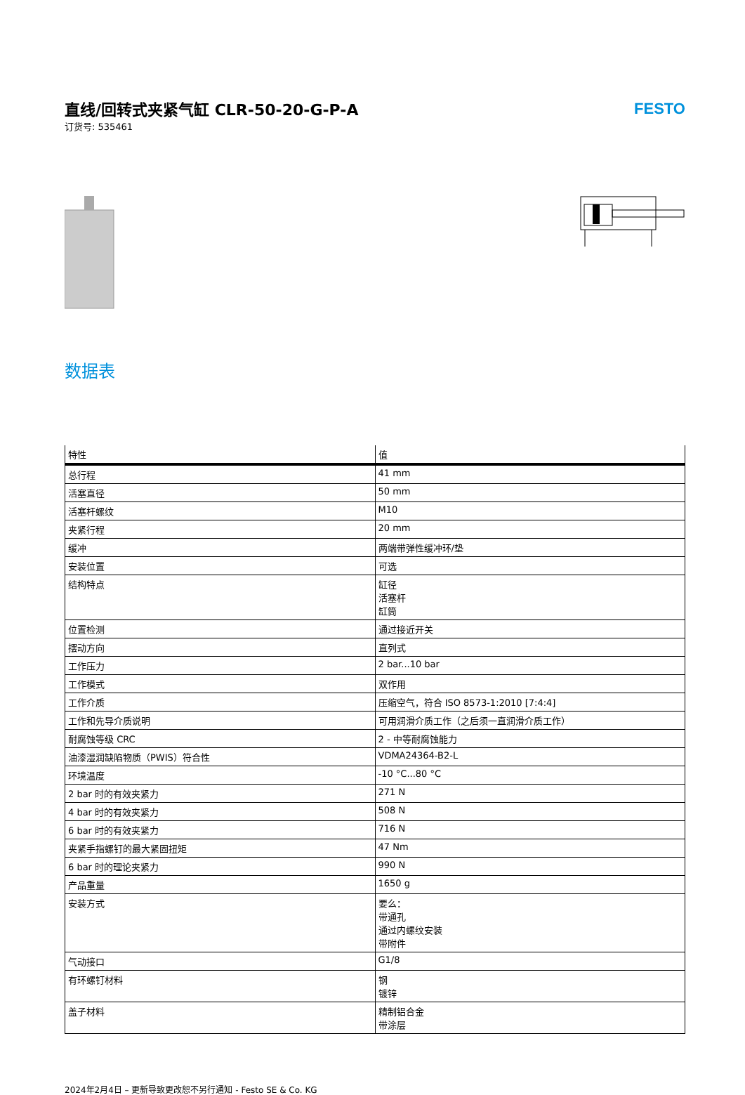直线/回转式夹紧气缸 CLR-50-20-G-P-A
订货号: 535461
FESTO
数据表
| 特性 | 值 |
| --- | --- |
| 总行程 | 41 mm |
| 活塞直径 | 50 mm |
| 活塞杆螺纹 | M10 |
| 夹紧行程 | 20 mm |
| 缓冲 | 两端带弹性缓冲环/垫 |
| 安装位置 | 可选 |
| 结构特点 | 缸径 活塞杆 缸筒 |
| 位置检测 | 通过接近开关 |
| 摆动方向 | 直列式 |
| 工作压力 | 2 bar...10 bar |
| 工作模式 | 双作用 |
| 工作介质 | 压缩空气，符合 ISO 8573-1:2010 [7:4:4] |
| 工作和先导介质说明 | 可用润滑介质工作（之后须一直润滑介质工作） |
| 耐腐蚀等级 CRC | 2 - 中等耐腐蚀能力 |
| 油漆湿润缺陷物质（PWIS）符合性 | VDMA24364-B2-L |
| 环境温度 | -10 °C...80 °C |
| 2 bar 时的有效夹紧力 | 271 N |
| 4 bar 时的有效夹紧力 | 508 N |
| 6 bar 时的有效夹紧力 | 716 N |
| 夹紧手指螺钉的最大紧固扭矩 | 47 Nm |
| 6 bar 时的理论夹紧力 | 990 N |
| 产品重量 | 1650 g |
| 安装方式 | 要么： 带通孔 通过内螺纹安装 带附件 |
| 气动接口 | G1/8 |
| 有环螺钉材料 | 钢 镀锌 |
| 盖子材料 | 精制铝合金 带涂层 |
2024年2月4日 – 更新导致更改恕不另行通知 - Festo SE & Co. KG